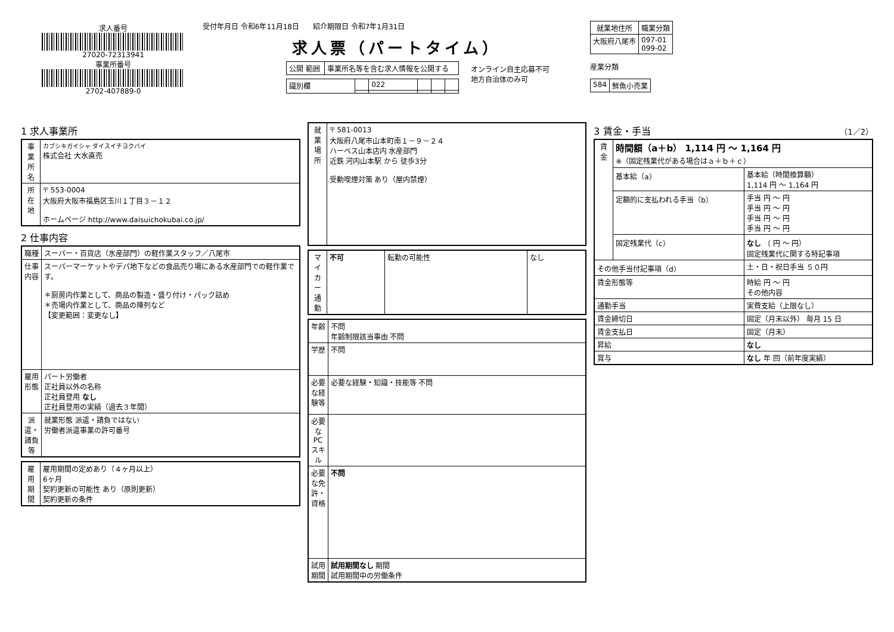求人番号
27020-72313941
事業所番号
2702-407889-0
受付年月日 令和6年11月18日 紹介期限日 令和7年1月31日
求人票（パートタイム）
| 公開 範囲 | 事業所名等を含む求人情報を公開する |
| 識別欄 | | 022 | | | |
オンライン自主応募不可
地方自治体のみ可
| 就業地住所 | 職業分類 |
| --- | --- |
| 大阪府八尾市 | 097-01 099-02 |
産業分類
| 584 | 鮮魚小売業 |
1 求人事業所
| 事業所名 | カブシキガイシャ ダイスイチヨクバイ 株式会社 大水直売 |
| 所在地 | 〒 553-0004 大阪府大阪市福島区玉川１丁目３－１２ ホームページ http://www.daisuichokubai.co.jp/ |
2 仕事内容
| 職種 | スーパー・百貨店（水産部門）の軽作業スタッフ／八尾市 |
| 仕事内容 | スーパーマーケットやデパ地下などの食品売り場にある水産部門での軽作業です。 ＊厨房内作業として、商品の製造・盛り付け・パック詰め ＊売場内作業として、商品の陳列など 【変更範囲：変更なし】 |
| 雇用形態 | パート労働者 正社員以外の名称 正社員登用 なし 正社員登用の実績（過去３年間） |
| 派遣・請負等 | 就業形態 派遣・請負ではない 労働者派遣事業の許可番号 |
| 雇用期間 | 雇用期間の定めあり（４ヶ月以上） 6ヶ月 契約更新の可能性 あり（原則更新） 契約更新の条件 |
| 就業場所 | 〒 581-0013 大阪府八尾市山本町南１－９－２４ ハーベス山本店内 水産部門 近鉄 河内山本駅 から 徒歩3分 受動喫煙対策 あり（屋内禁煙） |
| マイカー通勤 | 不可 | 転勤の可能性 | なし |
| 年齢 | 不問 年齢制限該当事由 不問 |
| 学歴 | 不問 |
| 必要な経験等 | 必要な経験・知識・技能等 不問 |
| 必要なPCスキル | |
| 必要な免許・資格 | 不問 |
| 試用期間 | 試用期間なし 期間 試用期間中の労働条件 |
3 賃金・手当 （1／2）
| 賃金 | 時間額（a＋b） 1,114 円 ～ 1,164 円 ※（固定残業代がある場合はａ＋ｂ＋ｃ） | |
| | 基本給（a） | 基本給（時間換算額） 1,114 円 ～ 1,164 円 |
| | 定額的に支払われる手当（b） | 手当 円 ～ 円 手当 円 ～ 円 手当 円 ～ 円 手当 円 ～ 円 |
| | 固定残業代（c） | なし （ 円 ～ 円） 固定残業代に関する特記事項 |
| その他手当付記事項（d） | | 土・日・祝日手当 ５０円 |
| 賃金形態等 | | 時給 円 ～ 円 その他内容 |
| 通勤手当 | | 実費支給（上限なし） |
| 賃金締切日 | | 固定（月末以外） 毎月 15 日 |
| 賃金支払日 | | 固定（月末） |
| 昇給 | | なし |
| 賞与 | | なし 年 回（前年度実績） |